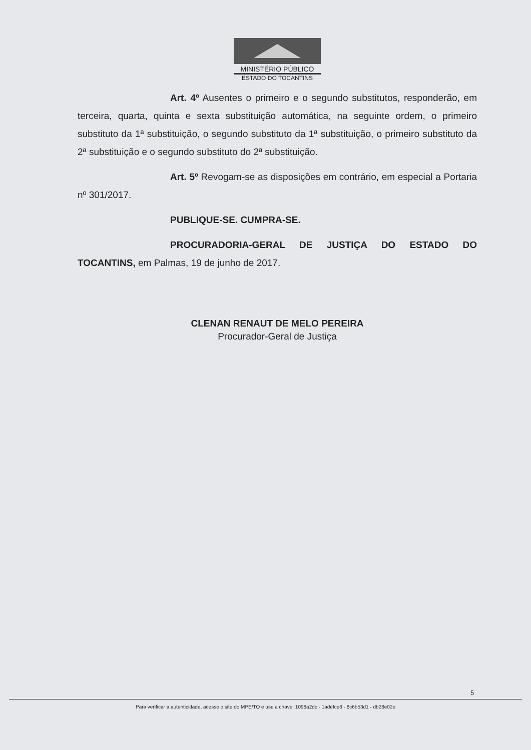MINISTÉRIO PÚBLICO
ESTADO DO TOCANTINS
Art. 4º Ausentes o primeiro e o segundo substitutos, responderão, em terceira, quarta, quinta e sexta substituição automática, na seguinte ordem, o primeiro substituto da 1ª substituição, o segundo substituto da 1ª substituição, o primeiro substituto da 2ª substituição e o segundo substituto do 2ª substituição.
Art. 5º Revogam-se as disposições em contrário, em especial a Portaria nº 301/2017.
PUBLIQUE-SE. CUMPRA-SE.
PROCURADORIA-GERAL DE JUSTIÇA DO ESTADO DO TOCANTINS, em Palmas, 19 de junho de 2017.
CLENAN RENAUT DE MELO PEREIRA
Procurador-Geral de Justiça
5
Para verificar a autenticidade, acesse o site do MPE/TO e use a chave: 1098a2dc - 1adefce8 - 8c6b53d1 - db28e02e